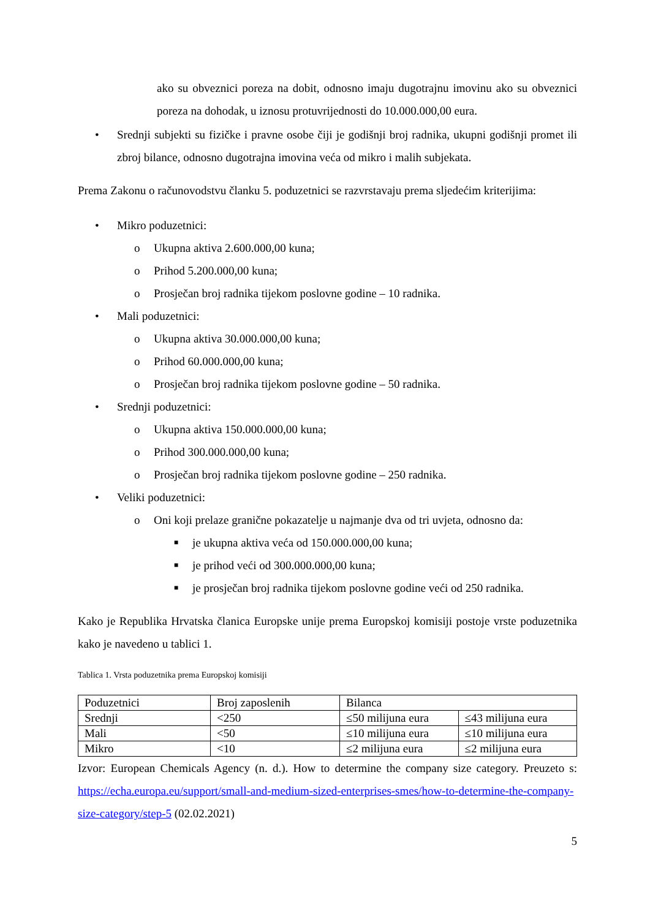ako su obveznici poreza na dobit, odnosno imaju dugotrajnu imovinu ako su obveznici poreza na dohodak, u iznosu protuvrijednosti do 10.000.000,00 eura.
• Srednji subjekti su fizičke i pravne osobe čiji je godišnji broj radnika, ukupni godišnji promet ili zbroj bilance, odnosno dugotrajna imovina veća od mikro i malih subjekata.
Prema Zakonu o računovodstvu članku 5. poduzetnici se razvrstavaju prema sljedećim kriterijima:
• Mikro poduzetnici:
o Ukupna aktiva 2.600.000,00 kuna;
o Prihod 5.200.000,00 kuna;
o Prosječan broj radnika tijekom poslovne godine – 10 radnika.
• Mali poduzetnici:
o Ukupna aktiva 30.000.000,00 kuna;
o Prihod 60.000.000,00 kuna;
o Prosječan broj radnika tijekom poslovne godine – 50 radnika.
• Srednji poduzetnici:
o Ukupna aktiva 150.000.000,00 kuna;
o Prihod 300.000.000,00 kuna;
o Prosječan broj radnika tijekom poslovne godine – 250 radnika.
• Veliki poduzetnici:
o Oni koji prelaze granične pokazatelje u najmanje dva od tri uvjeta, odnosno da:
■ je ukupna aktiva veća od 150.000.000,00 kuna;
■ je prihod veći od 300.000.000,00 kuna;
■ je prosječan broj radnika tijekom poslovne godine veći od 250 radnika.
Kako je Republika Hrvatska članica Europske unije prema Europskoj komisiji postoje vrste poduzetnika kako je navedeno u tablici 1.
Tablica 1. Vrsta poduzetnika prema Europskoj komisiji
| Poduzetnici | Broj zaposlenih | Bilanca | |
| Srednji | <250 | ≤50 milijuna eura | ≤43 milijuna eura |
| Mali | <50 | ≤10 milijuna eura | ≤10 milijuna eura |
| Mikro | <10 | ≤2 milijuna eura | ≤2 milijuna eura |
Izvor: European Chemicals Agency (n. d.). How to determine the company size category. Preuzeto s: https://echa.europa.eu/support/small-and-medium-sized-enterprises-smes/how-to-determine-the-company-size-category/step-5 (02.02.2021)
5